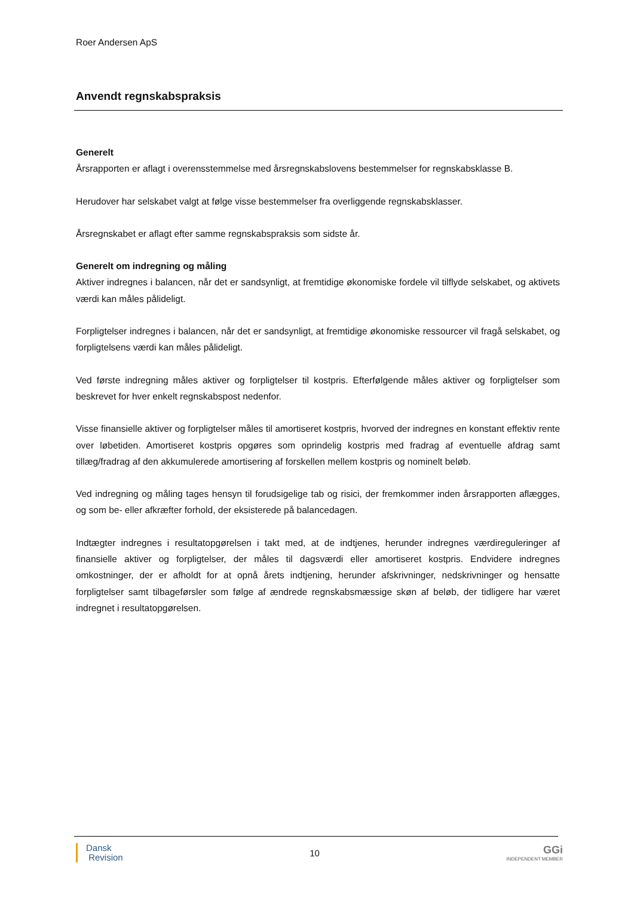Roer Andersen ApS
Anvendt regnskabspraksis
Generelt
Årsrapporten er aflagt i overensstemmelse med årsregnskabslovens bestemmelser for regnskabsklasse B.
Herudover har selskabet valgt at følge visse bestemmelser fra overliggende regnskabsklasser.
Årsregnskabet er aflagt efter samme regnskabspraksis som sidste år.
Generelt om indregning og måling
Aktiver indregnes i balancen, når det er sandsynligt, at fremtidige økonomiske fordele vil tilflyde selskabet, og aktivets værdi kan måles pålideligt.
Forpligtelser indregnes i balancen, når det er sandsynligt, at fremtidige økonomiske ressourcer vil fragå selskabet, og forpligtelsens værdi kan måles pålideligt.
Ved første indregning måles aktiver og forpligtelser til kostpris. Efterfølgende måles aktiver og forpligtelser som beskrevet for hver enkelt regnskabspost nedenfor.
Visse finansielle aktiver og forpligtelser måles til amortiseret kostpris, hvorved der indregnes en konstant effektiv rente over løbetiden. Amortiseret kostpris opgøres som oprindelig kostpris med fradrag af eventuelle afdrag samt tillæg/fradrag af den akkumulerede amortisering af forskellen mellem kostpris og nominelt beløb.
Ved indregning og måling tages hensyn til forudsigelige tab og risici, der fremkommer inden årsrapporten aflægges, og som be- eller afkræfter forhold, der eksisterede på balancedagen.
Indtægter indregnes i resultatopgørelsen i takt med, at de indtjenes, herunder indregnes værdireguleringer af finansielle aktiver og forpligtelser, der måles til dagsværdi eller amortiseret kostpris. Endvidere indregnes omkostninger, der er afholdt for at opnå årets indtjening, herunder afskrivninger, nedskrivninger og hensatte forpligtelser samt tilbageførsler som følge af ændrede regnskabsmæssige skøn af beløb, der tidligere har været indregnet i resultatopgørelsen.
Dansk
Revision
10
GGi
INDEPENDENT MEMBER